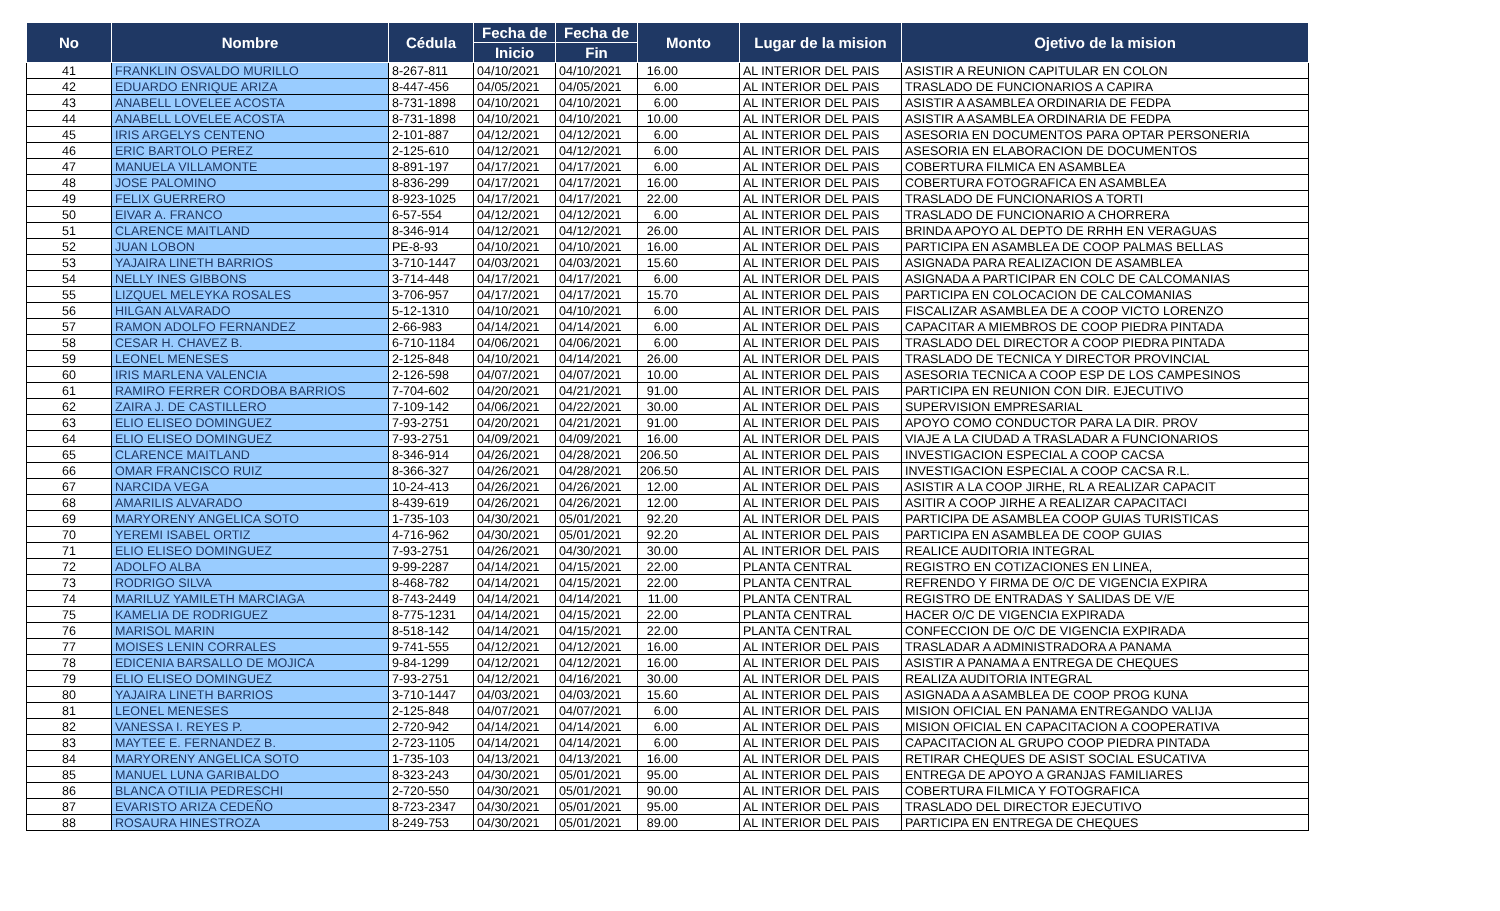| No | Nombre | Cédula | Fecha de | Fecha de | Monto | Lugar de la mision | Ojetivo de la mision |
| --- | --- | --- | --- | --- | --- | --- | --- |
| | | | Inicio | Fin | | | |
| 41 | FRANKLIN OSVALDO MURILLO | 8-267-811 | 04/10/2021 | 04/10/2021 | 16.00 | AL INTERIOR DEL PAIS | ASISTIR A REUNION CAPITULAR EN COLON |
| 42 | EDUARDO ENRIQUE ARIZA | 8-447-456 | 04/05/2021 | 04/05/2021 | 6.00 | AL INTERIOR DEL PAIS | TRASLADO DE FUNCIONARIOS A CAPIRA |
| 43 | ANABELL LOVELEE ACOSTA | 8-731-1898 | 04/10/2021 | 04/10/2021 | 6.00 | AL INTERIOR DEL PAIS | ASISTIR A ASAMBLEA ORDINARIA DE FEDPA |
| 44 | ANABELL LOVELEE ACOSTA | 8-731-1898 | 04/10/2021 | 04/10/2021 | 10.00 | AL INTERIOR DEL PAIS | ASISTIR A ASAMBLEA ORDINARIA DE FEDPA |
| 45 | IRIS ARGELYS CENTENO | 2-101-887 | 04/12/2021 | 04/12/2021 | 6.00 | AL INTERIOR DEL PAIS | ASESORIA EN DOCUMENTOS PARA OPTAR PERSONERIA |
| 46 | ERIC BARTOLO PEREZ | 2-125-610 | 04/12/2021 | 04/12/2021 | 6.00 | AL INTERIOR DEL PAIS | ASESORIA EN ELABORACION DE DOCUMENTOS |
| 47 | MANUELA VILLAMONTE | 8-891-197 | 04/17/2021 | 04/17/2021 | 6.00 | AL INTERIOR DEL PAIS | COBERTURA FILMICA EN ASAMBLEA |
| 48 | JOSE PALOMINO | 8-836-299 | 04/17/2021 | 04/17/2021 | 16.00 | AL INTERIOR DEL PAIS | COBERTURA FOTOGRAFICA EN ASAMBLEA |
| 49 | FELIX GUERRERO | 8-923-1025 | 04/17/2021 | 04/17/2021 | 22.00 | AL INTERIOR DEL PAIS | TRASLADO DE FUNCIONARIOS A TORTI |
| 50 | EIVAR A. FRANCO | 6-57-554 | 04/12/2021 | 04/12/2021 | 6.00 | AL INTERIOR DEL PAIS | TRASLADO DE FUNCIONARIO A CHORRERA |
| 51 | CLARENCE MAITLAND | 8-346-914 | 04/12/2021 | 04/12/2021 | 26.00 | AL INTERIOR DEL PAIS | BRINDA APOYO AL DEPTO DE RRHH EN VERAGUAS |
| 52 | JUAN LOBON | PE-8-93 | 04/10/2021 | 04/10/2021 | 16.00 | AL INTERIOR DEL PAIS | PARTICIPA EN ASAMBLEA DE COOP PALMAS BELLAS |
| 53 | YAJAIRA LINETH BARRIOS | 3-710-1447 | 04/03/2021 | 04/03/2021 | 15.60 | AL INTERIOR DEL PAIS | ASIGNADA PARA REALIZACION DE ASAMBLEA |
| 54 | NELLY INES GIBBONS | 3-714-448 | 04/17/2021 | 04/17/2021 | 6.00 | AL INTERIOR DEL PAIS | ASIGNADA A PARTICIPAR EN COLC DE CALCOMANIAS |
| 55 | LIZQUEL MELEYKA ROSALES | 3-706-957 | 04/17/2021 | 04/17/2021 | 15.70 | AL INTERIOR DEL PAIS | PARTICIPA EN COLOCACION DE CALCOMANIAS |
| 56 | HILGAN ALVARADO | 5-12-1310 | 04/10/2021 | 04/10/2021 | 6.00 | AL INTERIOR DEL PAIS | FISCALIZAR ASAMBLEA DE A COOP VICTO LORENZO |
| 57 | RAMON ADOLFO FERNANDEZ | 2-66-983 | 04/14/2021 | 04/14/2021 | 6.00 | AL INTERIOR DEL PAIS | CAPACITAR A MIEMBROS DE COOP PIEDRA PINTADA |
| 58 | CESAR H. CHAVEZ B. | 6-710-1184 | 04/06/2021 | 04/06/2021 | 6.00 | AL INTERIOR DEL PAIS | TRASLADO DEL DIRECTOR A COOP PIEDRA PINTADA |
| 59 | LEONEL MENESES | 2-125-848 | 04/10/2021 | 04/14/2021 | 26.00 | AL INTERIOR DEL PAIS | TRASLADO DE TECNICA Y DIRECTOR PROVINCIAL |
| 60 | IRIS MARLENA VALENCIA | 2-126-598 | 04/07/2021 | 04/07/2021 | 10.00 | AL INTERIOR DEL PAIS | ASESORIA TECNICA A COOP ESP DE LOS CAMPESINOS |
| 61 | RAMIRO FERRER CORDOBA BARRIOS | 7-704-602 | 04/20/2021 | 04/21/2021 | 91.00 | AL INTERIOR DEL PAIS | PARTICIPA EN REUNION CON DIR. EJECUTIVO |
| 62 | ZAIRA J. DE CASTILLERO | 7-109-142 | 04/06/2021 | 04/22/2021 | 30.00 | AL INTERIOR DEL PAIS | SUPERVISION EMPRESARIAL |
| 63 | ELIO ELISEO DOMINGUEZ | 7-93-2751 | 04/20/2021 | 04/21/2021 | 91.00 | AL INTERIOR DEL PAIS | APOYO COMO CONDUCTOR PARA LA DIR. PROV |
| 64 | ELIO ELISEO DOMINGUEZ | 7-93-2751 | 04/09/2021 | 04/09/2021 | 16.00 | AL INTERIOR DEL PAIS | VIAJE A LA CIUDAD A TRASLADAR A FUNCIONARIOS |
| 65 | CLARENCE MAITLAND | 8-346-914 | 04/26/2021 | 04/28/2021 | 206.50 | AL INTERIOR DEL PAIS | INVESTIGACION ESPECIAL A COOP CACSA |
| 66 | OMAR FRANCISCO RUIZ | 8-366-327 | 04/26/2021 | 04/28/2021 | 206.50 | AL INTERIOR DEL PAIS | INVESTIGACION ESPECIAL A COOP CACSA R.L. |
| 67 | NARCIDA VEGA | 10-24-413 | 04/26/2021 | 04/26/2021 | 12.00 | AL INTERIOR DEL PAIS | ASISTIR A LA COOP JIRHE, RL A REALIZAR CAPACIT |
| 68 | AMARILIS ALVARADO | 8-439-619 | 04/26/2021 | 04/26/2021 | 12.00 | AL INTERIOR DEL PAIS | ASITIR A COOP JIRHE A REALIZAR CAPACITACI |
| 69 | MARYORENY ANGELICA SOTO | 1-735-103 | 04/30/2021 | 05/01/2021 | 92.20 | AL INTERIOR DEL PAIS | PARTICIPA DE ASAMBLEA COOP GUIAS TURISTICAS |
| 70 | YEREMI ISABEL ORTIZ | 4-716-962 | 04/30/2021 | 05/01/2021 | 92.20 | AL INTERIOR DEL PAIS | PARTICIPA EN ASAMBLEA DE COOP GUIAS |
| 71 | ELIO ELISEO DOMINGUEZ | 7-93-2751 | 04/26/2021 | 04/30/2021 | 30.00 | AL INTERIOR DEL PAIS | REALICE AUDITORIA INTEGRAL |
| 72 | ADOLFO ALBA | 9-99-2287 | 04/14/2021 | 04/15/2021 | 22.00 | PLANTA CENTRAL | REGISTRO EN COTIZACIONES EN LINEA, |
| 73 | RODRIGO SILVA | 8-468-782 | 04/14/2021 | 04/15/2021 | 22.00 | PLANTA CENTRAL | REFRENDO Y FIRMA DE O/C DE VIGENCIA EXPIRA |
| 74 | MARILUZ YAMILETH MARCIAGA | 8-743-2449 | 04/14/2021 | 04/14/2021 | 11.00 | PLANTA CENTRAL | REGISTRO DE ENTRADAS Y SALIDAS DE V/E |
| 75 | KAMELIA DE RODRIGUEZ | 8-775-1231 | 04/14/2021 | 04/15/2021 | 22.00 | PLANTA CENTRAL | HACER O/C DE VIGENCIA EXPIRADA |
| 76 | MARISOL MARIN | 8-518-142 | 04/14/2021 | 04/15/2021 | 22.00 | PLANTA CENTRAL | CONFECCION DE O/C DE VIGENCIA EXPIRADA |
| 77 | MOISES LENIN CORRALES | 9-741-555 | 04/12/2021 | 04/12/2021 | 16.00 | AL INTERIOR DEL PAIS | TRASLADAR A ADMINISTRADORA A PANAMA |
| 78 | EDICENIA BARSALLO DE MOJICA | 9-84-1299 | 04/12/2021 | 04/12/2021 | 16.00 | AL INTERIOR DEL PAIS | ASISTIR A PANAMA A ENTREGA DE CHEQUES |
| 79 | ELIO ELISEO DOMINGUEZ | 7-93-2751 | 04/12/2021 | 04/16/2021 | 30.00 | AL INTERIOR DEL PAIS | REALIZA AUDITORIA INTEGRAL |
| 80 | YAJAIRA LINETH BARRIOS | 3-710-1447 | 04/03/2021 | 04/03/2021 | 15.60 | AL INTERIOR DEL PAIS | ASIGNADA A ASAMBLEA DE COOP PROG KUNA |
| 81 | LEONEL MENESES | 2-125-848 | 04/07/2021 | 04/07/2021 | 6.00 | AL INTERIOR DEL PAIS | MISION OFICIAL EN PANAMA ENTREGANDO VALIJA |
| 82 | VANESSA I. REYES P. | 2-720-942 | 04/14/2021 | 04/14/2021 | 6.00 | AL INTERIOR DEL PAIS | MISION OFICIAL EN CAPACITACION A COOPERATIVA |
| 83 | MAYTEE E. FERNANDEZ B. | 2-723-1105 | 04/14/2021 | 04/14/2021 | 6.00 | AL INTERIOR DEL PAIS | CAPACITACION AL GRUPO COOP PIEDRA PINTADA |
| 84 | MARYORENY ANGELICA SOTO | 1-735-103 | 04/13/2021 | 04/13/2021 | 16.00 | AL INTERIOR DEL PAIS | RETIRAR CHEQUES DE ASIST SOCIAL ESUCATIVA |
| 85 | MANUEL LUNA GARIBALDO | 8-323-243 | 04/30/2021 | 05/01/2021 | 95.00 | AL INTERIOR DEL PAIS | ENTREGA DE APOYO A GRANJAS FAMILIARES |
| 86 | BLANCA OTILIA PEDRESCHI | 2-720-550 | 04/30/2021 | 05/01/2021 | 90.00 | AL INTERIOR DEL PAIS | COBERTURA FILMICA Y FOTOGRAFICA |
| 87 | EVARISTO ARIZA CEDEÑO | 8-723-2347 | 04/30/2021 | 05/01/2021 | 95.00 | AL INTERIOR DEL PAIS | TRASLADO DEL DIRECTOR EJECUTIVO |
| 88 | ROSAURA HINESTROZA | 8-249-753 | 04/30/2021 | 05/01/2021 | 89.00 | AL INTERIOR DEL PAIS | PARTICIPA EN ENTREGA DE CHEQUES |